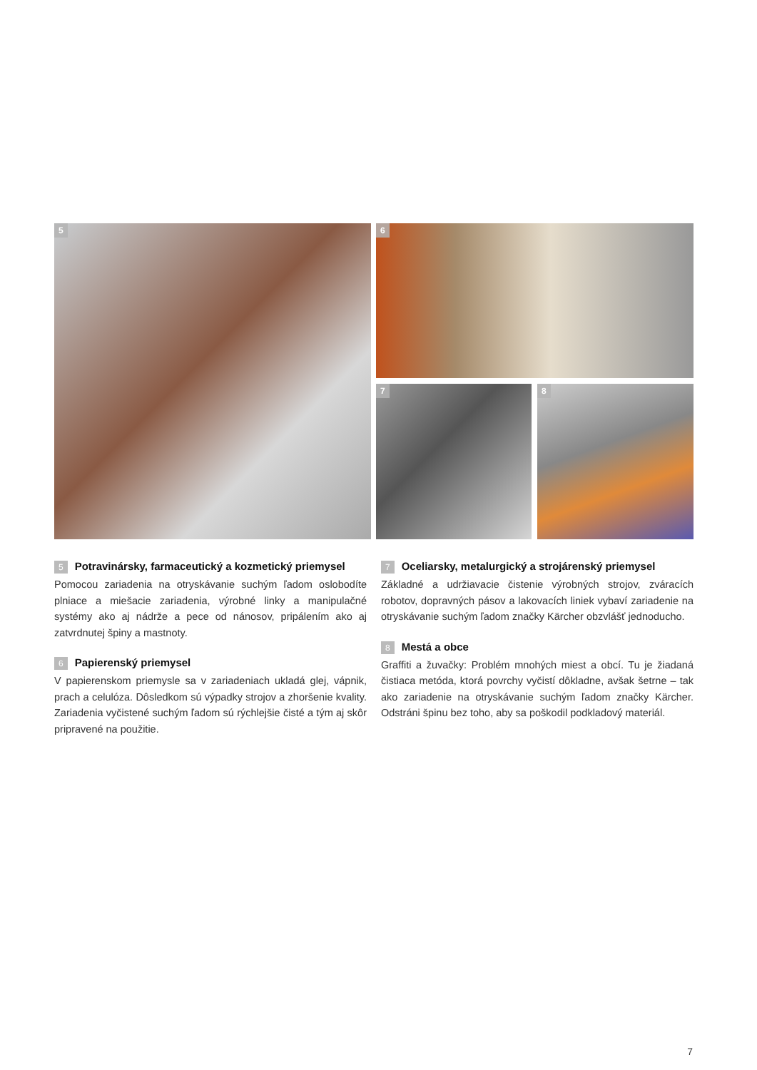5 6
7 8
5 Potravinársky, farmaceutický a kozmetický priemysel
Pomocou zariadenia na otryskávanie suchým ľadom oslobodíte plniace a miešacie zariadenia, výrobné linky a manipulačné systémy ako aj nádrže a pece od nánosov, pripálením ako aj zatvrdnutej špiny a mastnoty.
6 Papierenský priemysel
V papierenskom priemysle sa v zariadeniach ukladá glej, vápnik, prach a celulóza. Dôsledkom sú výpadky strojov a zhoršenie kvality. Zariadenia vyčistené suchým ľadom sú rýchlejšie čisté a tým aj skôr pripravené na použitie.
7 Oceliarsky, metalurgický a strojárenský priemysel
Základné a udržiavacie čistenie výrobných strojov, zváracích robotov, dopravných pásov a lakovacích liniek vybaví zariadenie na otryskávanie suchým ľadom značky Kärcher obzvlášť jednoducho.
8 Mestá a obce
Graffiti a žuvačky: Problém mnohých miest a obcí. Tu je žiadaná čistiaca metóda, ktorá povrchy vyčistí dôkladne, avšak šetrne – tak ako zariadenie na otryskávanie suchým ľadom značky Kärcher. Odstráni špinu bez toho, aby sa poškodil podkladový materiál.
7